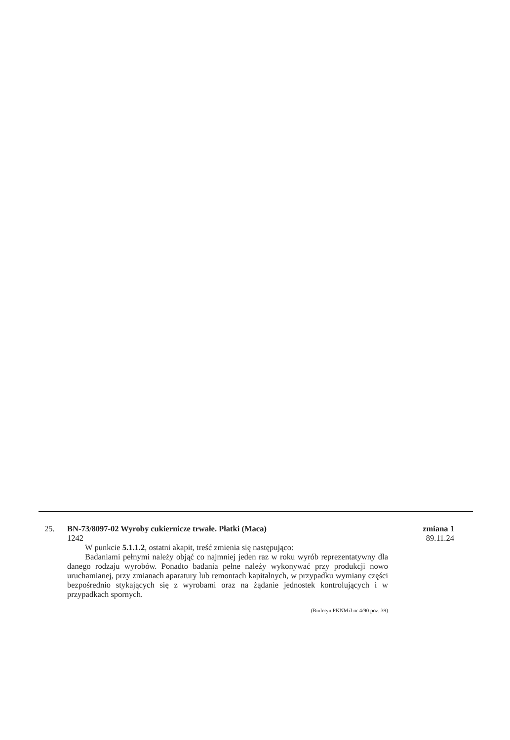25. BN-73/8097-02 Wyroby cukiernicze trwałe. Płatki (Maca)
1242
W punkcie 5.1.1.2, ostatni akapit, treść zmienia się następująco:
Badaniami pełnymi należy objąć co najmniej jeden raz w roku wyrób reprezentatywny dla danego rodzaju wyrobów. Ponadto badania pełne należy wykonywać przy produkcji nowo uruchamianej, przy zmianach aparatury lub remontach kapitalnych, w przypadku wymiany części bezpośrednio stykających się z wyrobami oraz na żądanie jednostek kontrolujących i w przypadkach spornych.
zmiana 1
89.11.24
(Biuletyn PKNMiJ nr 4/90 poz. 39)